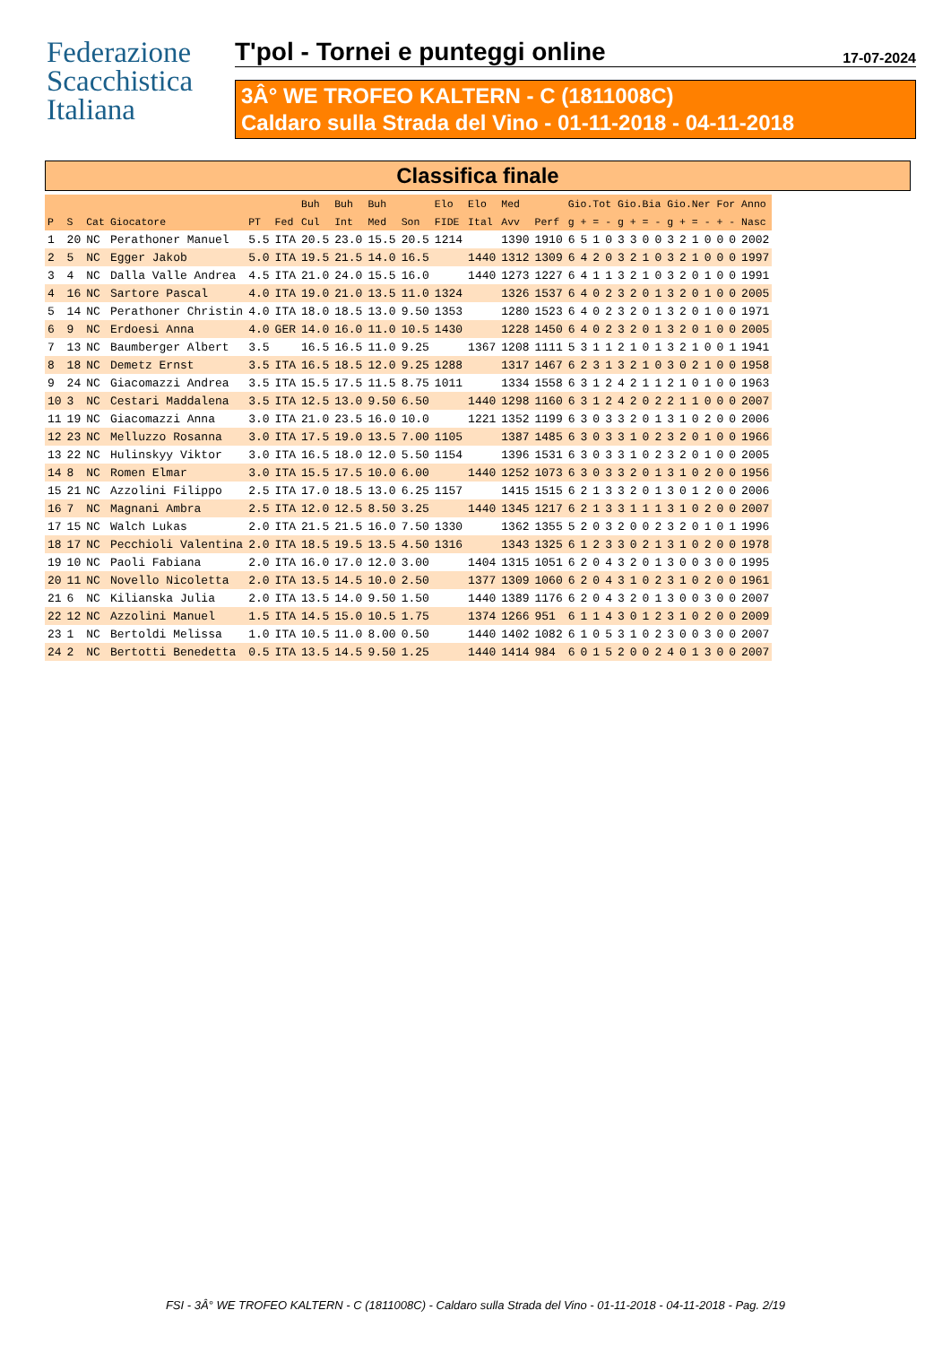Federazione
Scacchistica
Italiana
T'pol - Tornei e punteggi online 17-07-2024
3Â° WE TROFEO KALTERN - C (1811008C)
Caldaro sulla Strada del Vino - 01-11-2018 - 04-11-2018
Classifica finale
| | | | | | | Buh | Buh | Buh | | Elo | Elo | Med | | Gio.Tot | | | | Gio.Bia | | | | Gio.Ner | | | | For | | Anno |
| --- | --- | --- | --- | --- | --- | --- | --- | --- | --- | --- | --- | --- | --- | --- | --- | --- | --- | --- | --- | --- | --- | --- | --- | --- | --- | --- | --- | --- |
| P | S | Cat | Giocatore | PT | Fed | Cul | Int | Med | Son | FIDE | Ital | Avv | Perf | g | + | = | - | g | + | = | - | g | + | = | - | + | - | Nasc |
| 1 | 20 | NC | Perathoner Manuel | 5.5 | ITA | 20.5 | 23.0 | 15.5 | 20.5 | 1214 | | 1390 | 1910 | 6 | 5 | 1 | 0 | 3 | 3 | 0 | 0 | 3 | 2 | 1 | 0 | 0 | 0 | 2002 |
| 2 | 5 | NC | Egger Jakob | 5.0 | ITA | 19.5 | 21.5 | 14.0 | 16.5 | | 1440 | 1312 | 1309 | 6 | 4 | 2 | 0 | 3 | 2 | 1 | 0 | 3 | 2 | 1 | 0 | 0 | 0 | 1997 |
| 3 | 4 | NC | Dalla Valle Andrea | 4.5 | ITA | 21.0 | 24.0 | 15.5 | 16.0 | | 1440 | 1273 | 1227 | 6 | 4 | 1 | 1 | 3 | 2 | 1 | 0 | 3 | 2 | 0 | 1 | 0 | 0 | 1991 |
| 4 | 16 | NC | Sartore Pascal | 4.0 | ITA | 19.0 | 21.0 | 13.5 | 11.0 | 1324 | | 1326 | 1537 | 6 | 4 | 0 | 2 | 3 | 2 | 0 | 1 | 3 | 2 | 0 | 1 | 0 | 0 | 2005 |
| 5 | 14 | NC | Perathoner Christin | 4.0 | ITA | 18.0 | 18.5 | 13.0 | 9.50 | 1353 | | 1280 | 1523 | 6 | 4 | 0 | 2 | 3 | 2 | 0 | 1 | 3 | 2 | 0 | 1 | 0 | 0 | 1971 |
| 6 | 9 | NC | Erdoesi Anna | 4.0 | GER | 14.0 | 16.0 | 11.0 | 10.5 | 1430 | | 1228 | 1450 | 6 | 4 | 0 | 2 | 3 | 2 | 0 | 1 | 3 | 2 | 0 | 1 | 0 | 0 | 2005 |
| 7 | 13 | NC | Baumberger Albert | 3.5 | | 16.5 | 16.5 | 11.0 | 9.25 | | 1367 | 1208 | 1111 | 5 | 3 | 1 | 1 | 2 | 1 | 0 | 1 | 3 | 2 | 1 | 0 | 0 | 1 | 1941 |
| 8 | 18 | NC | Demetz Ernst | 3.5 | ITA | 16.5 | 18.5 | 12.0 | 9.25 | 1288 | | 1317 | 1467 | 6 | 2 | 3 | 1 | 3 | 2 | 1 | 0 | 3 | 0 | 2 | 1 | 0 | 0 | 1958 |
| 9 | 24 | NC | Giacomazzi Andrea | 3.5 | ITA | 15.5 | 17.5 | 11.5 | 8.75 | 1011 | | 1334 | 1558 | 6 | 3 | 1 | 2 | 4 | 2 | 1 | 1 | 2 | 1 | 0 | 1 | 0 | 0 | 1963 |
| 10 | 3 | NC | Cestari Maddalena | 3.5 | ITA | 12.5 | 13.0 | 9.50 | 6.50 | | 1440 | 1298 | 1160 | 6 | 3 | 1 | 2 | 4 | 2 | 0 | 2 | 2 | 1 | 1 | 0 | 0 | 0 | 2007 |
| 11 | 19 | NC | Giacomazzi Anna | 3.0 | ITA | 21.0 | 23.5 | 16.0 | 10.0 | | 1221 | 1352 | 1199 | 6 | 3 | 0 | 3 | 3 | 2 | 0 | 1 | 3 | 1 | 0 | 2 | 0 | 0 | 2006 |
| 12 | 23 | NC | Melluzzo Rosanna | 3.0 | ITA | 17.5 | 19.0 | 13.5 | 7.00 | 1105 | | 1387 | 1485 | 6 | 3 | 0 | 3 | 3 | 1 | 0 | 2 | 3 | 2 | 0 | 1 | 0 | 0 | 1966 |
| 13 | 22 | NC | Hulinskyy Viktor | 3.0 | ITA | 16.5 | 18.0 | 12.0 | 5.50 | 1154 | | 1396 | 1531 | 6 | 3 | 0 | 3 | 3 | 1 | 0 | 2 | 3 | 2 | 0 | 1 | 0 | 0 | 2005 |
| 14 | 8 | NC | Romen Elmar | 3.0 | ITA | 15.5 | 17.5 | 10.0 | 6.00 | | 1440 | 1252 | 1073 | 6 | 3 | 0 | 3 | 3 | 2 | 0 | 1 | 3 | 1 | 0 | 2 | 0 | 0 | 1956 |
| 15 | 21 | NC | Azzolini Filippo | 2.5 | ITA | 17.0 | 18.5 | 13.0 | 6.25 | 1157 | | 1415 | 1515 | 6 | 2 | 1 | 3 | 3 | 2 | 0 | 1 | 3 | 0 | 1 | 2 | 0 | 0 | 2006 |
| 16 | 7 | NC | Magnani Ambra | 2.5 | ITA | 12.0 | 12.5 | 8.50 | 3.25 | | 1440 | 1345 | 1217 | 6 | 2 | 1 | 3 | 3 | 1 | 1 | 1 | 3 | 1 | 0 | 2 | 0 | 0 | 2007 |
| 17 | 15 | NC | Walch Lukas | 2.0 | ITA | 21.5 | 21.5 | 16.0 | 7.50 | 1330 | | 1362 | 1355 | 5 | 2 | 0 | 3 | 2 | 0 | 0 | 2 | 3 | 2 | 0 | 1 | 0 | 1 | 1996 |
| 18 | 17 | NC | Pecchioli Valentina | 2.0 | ITA | 18.5 | 19.5 | 13.5 | 4.50 | 1316 | | 1343 | 1325 | 6 | 1 | 2 | 3 | 3 | 0 | 2 | 1 | 3 | 1 | 0 | 2 | 0 | 0 | 1978 |
| 19 | 10 | NC | Paoli Fabiana | 2.0 | ITA | 16.0 | 17.0 | 12.0 | 3.00 | | 1404 | 1315 | 1051 | 6 | 2 | 0 | 4 | 3 | 2 | 0 | 1 | 3 | 0 | 0 | 3 | 0 | 0 | 1995 |
| 20 | 11 | NC | Novello Nicoletta | 2.0 | ITA | 13.5 | 14.5 | 10.0 | 2.50 | | 1377 | 1309 | 1060 | 6 | 2 | 0 | 4 | 3 | 1 | 0 | 2 | 3 | 1 | 0 | 2 | 0 | 0 | 1961 |
| 21 | 6 | NC | Kilianska Julia | 2.0 | ITA | 13.5 | 14.0 | 9.50 | 1.50 | | 1440 | 1389 | 1176 | 6 | 2 | 0 | 4 | 3 | 2 | 0 | 1 | 3 | 0 | 0 | 3 | 0 | 0 | 2007 |
| 22 | 12 | NC | Azzolini Manuel | 1.5 | ITA | 14.5 | 15.0 | 10.5 | 1.75 | | 1374 | 1266 | 951 | 6 | 1 | 1 | 4 | 3 | 0 | 1 | 2 | 3 | 1 | 0 | 2 | 0 | 0 | 2009 |
| 23 | 1 | NC | Bertoldi Melissa | 1.0 | ITA | 10.5 | 11.0 | 8.00 | 0.50 | | 1440 | 1402 | 1082 | 6 | 1 | 0 | 5 | 3 | 1 | 0 | 2 | 3 | 0 | 0 | 3 | 0 | 0 | 2007 |
| 24 | 2 | NC | Bertotti Benedetta | 0.5 | ITA | 13.5 | 14.5 | 9.50 | 1.25 | | 1440 | 1414 | 984 | 6 | 0 | 1 | 5 | 2 | 0 | 0 | 2 | 4 | 0 | 1 | 3 | 0 | 0 | 2007 |
FSI - 3Â° WE TROFEO KALTERN - C (1811008C) - Caldaro sulla Strada del Vino - 01-11-2018 - 04-11-2018 - Pag. 2/19